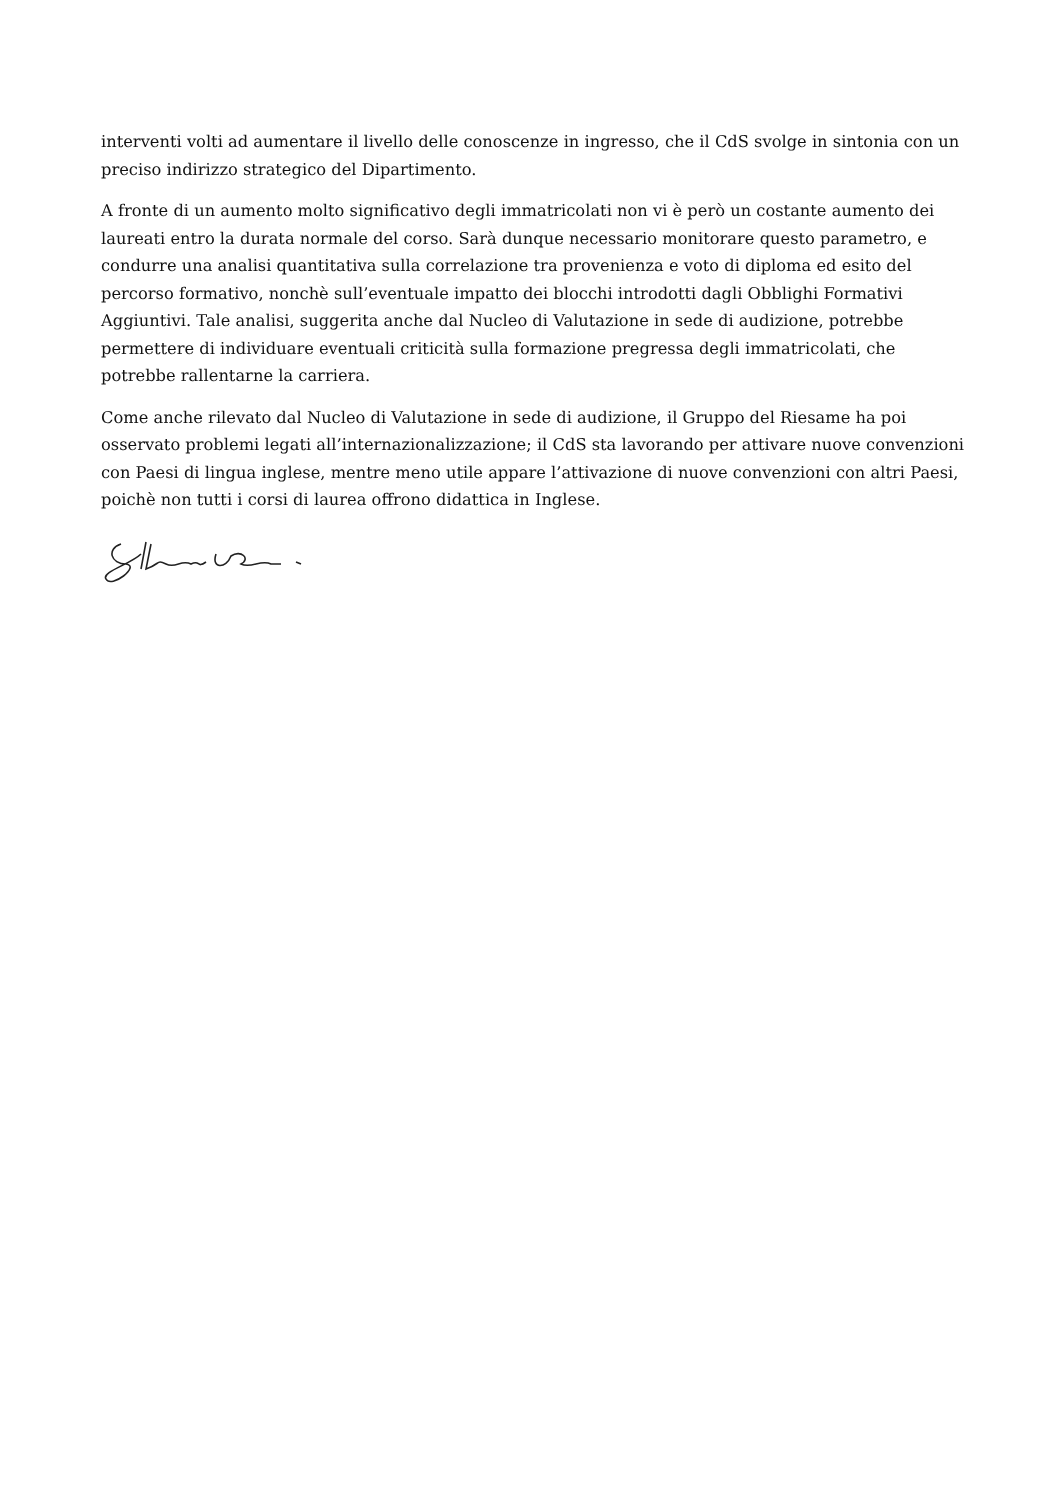interventi volti ad aumentare il livello delle conoscenze in ingresso, che il CdS svolge in sintonia con un preciso indirizzo strategico del Dipartimento.
A fronte di un aumento molto significativo degli immatricolati non vi è però un costante aumento dei laureati entro la durata normale del corso. Sarà dunque necessario monitorare questo parametro, e condurre una analisi quantitativa sulla correlazione tra provenienza e voto di diploma ed esito del percorso formativo, nonchè sull’eventuale impatto dei blocchi introdotti dagli Obblighi Formativi Aggiuntivi. Tale analisi, suggerita anche dal Nucleo di Valutazione in sede di audizione, potrebbe permettere di individuare eventuali criticità sulla formazione pregressa degli immatricolati, che potrebbe rallentarne la carriera.
Come anche rilevato dal Nucleo di Valutazione in sede di audizione, il Gruppo del Riesame ha poi osservato problemi legati all’internazionalizzazione; il CdS sta lavorando per attivare nuove convenzioni con Paesi di lingua inglese, mentre meno utile appare l’attivazione di nuove convenzioni con altri Paesi, poichè non tutti i corsi di laurea offrono didattica in Inglese.